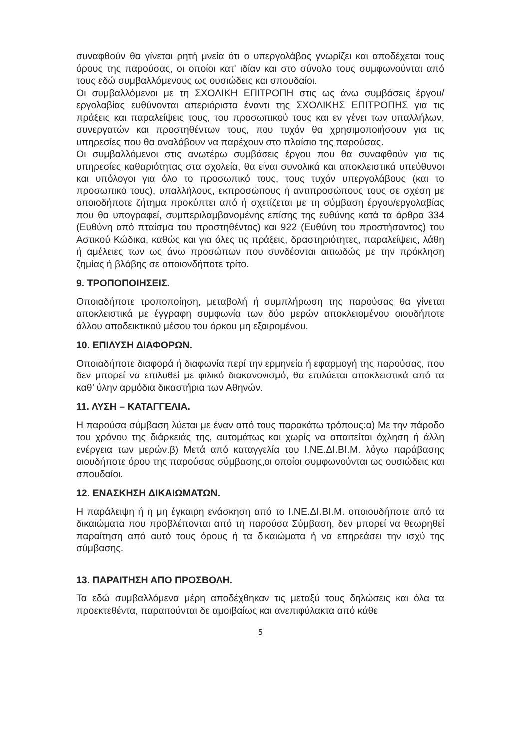συναφθούν θα γίνεται ρητή μνεία ότι ο υπεργολάβος γνωρίζει και αποδέχεται τους όρους της παρούσας, οι οποίοι κατ' ιδίαν και στο σύνολο τους συμφωνούνται από τους εδώ συμβαλλόμενους ως ουσιώδεις και σπουδαίοι.
Οι συμβαλλόμενοι με τη ΣΧΟΛΙΚΗ ΕΠΙΤΡΟΠΗ στις ως άνω συμβάσεις έργου/εργολαβίας ευθύνονται απεριόριστα έναντι της ΣΧΟΛΙΚΗΣ ΕΠΙΤΡΟΠΗΣ για τις πράξεις και παραλείψεις τους, του προσωπικού τους και εν γένει των υπαλλήλων, συνεργατών και προστηθέντων τους, που τυχόν θα χρησιμοποιήσουν για τις υπηρεσίες που θα αναλάβουν να παρέχουν στο πλαίσιο της παρούσας.
Οι συμβαλλόμενοι στις ανωτέρω συμβάσεις έργου που θα συναφθούν για τις υπηρεσίες καθαριότητας στα σχολεία, θα είναι συνολικά και αποκλειστικά υπεύθυνοι και υπόλογοι για όλο το προσωπικό τους, τους τυχόν υπεργολάβους (και το προσωπικό τους), υπαλλήλους, εκπροσώπους ή αντιπροσώπους τους σε σχέση με οποιοδήποτε ζήτημα προκύπτει από ή σχετίζεται με τη σύμβαση έργου/εργολαβίας που θα υπογραφεί, συμπεριλαμβανομένης επίσης της ευθύνης κατά τα άρθρα 334 (Ευθύνη από πταίσμα του προστηθέντος) και 922 (Ευθύνη του προστήσαντος) του Αστικού Κώδικα, καθώς και για όλες τις πράξεις, δραστηριότητες, παραλείψεις, λάθη ή αμέλειες των ως άνω προσώπων που συνδέονται αιτιωδώς με την πρόκληση ζημίας ή βλάβης σε οποιονδήποτε τρίτο.
9. ΤΡΟΠΟΠΟΙΗΣΕΙΣ.
Οποιαδήποτε τροποποίηση, μεταβολή ή συμπλήρωση της παρούσας θα γίνεται αποκλειστικά με έγγραφη συμφωνία των δύο μερών αποκλειομένου οιουδήποτε άλλου αποδεικτικού μέσου του όρκου μη εξαιρομένου.
10. ΕΠΙΛΥΣΗ ΔΙΑΦΟΡΩΝ.
Οποιαδήποτε διαφορά ή διαφωνία περί την ερμηνεία ή εφαρμογή της παρούσας, που δεν μπορεί να επιλυθεί με φιλικό διακανονισμό, θα επιλύεται αποκλειστικά από τα καθ’ ύλην αρμόδια δικαστήρια των Αθηνών.
11. ΛΥΣΗ – ΚΑΤΑΓΓΕΛΙΑ.
Η παρούσα σύμβαση λύεται με έναν από τους παρακάτω τρόπους:α) Με την πάροδο του χρόνου της διάρκειάς της, αυτομάτως και χωρίς να απαιτείται όχληση ή άλλη ενέργεια των μερών.β) Μετά από καταγγελία του Ι.ΝΕ.ΔΙ.ΒΙ.Μ. λόγω παράβασης οιουδήποτε όρου της παρούσας σύμβασης,οι οποίοι συμφωνούνται ως ουσιώδεις και σπουδαίοι.
12. ΕΝΑΣΚΗΣΗ ΔΙΚΑΙΩΜΑΤΩΝ.
Η παράλειψη ή η μη έγκαιρη ενάσκηση από το Ι.ΝΕ.ΔΙ.ΒΙ.Μ. οποιουδήποτε από τα δικαιώματα που προβλέπονται από τη παρούσα Σύμβαση, δεν μπορεί να θεωρηθεί παραίτηση από αυτό τους όρους ή τα δικαιώματα ή να επηρεάσει την ισχύ της σύμβασης.
13. ΠΑΡΑΙΤΗΣΗ ΑΠΟ ΠΡΟΣΒΟΛΗ.
Τα εδώ συμβαλλόμενα μέρη αποδέχθηκαν τις μεταξύ τους δηλώσεις και όλα τα προεκτεθέντα, παραιτούνται δε αμοιβαίως και ανεπιφύλακτα από κάθε
5